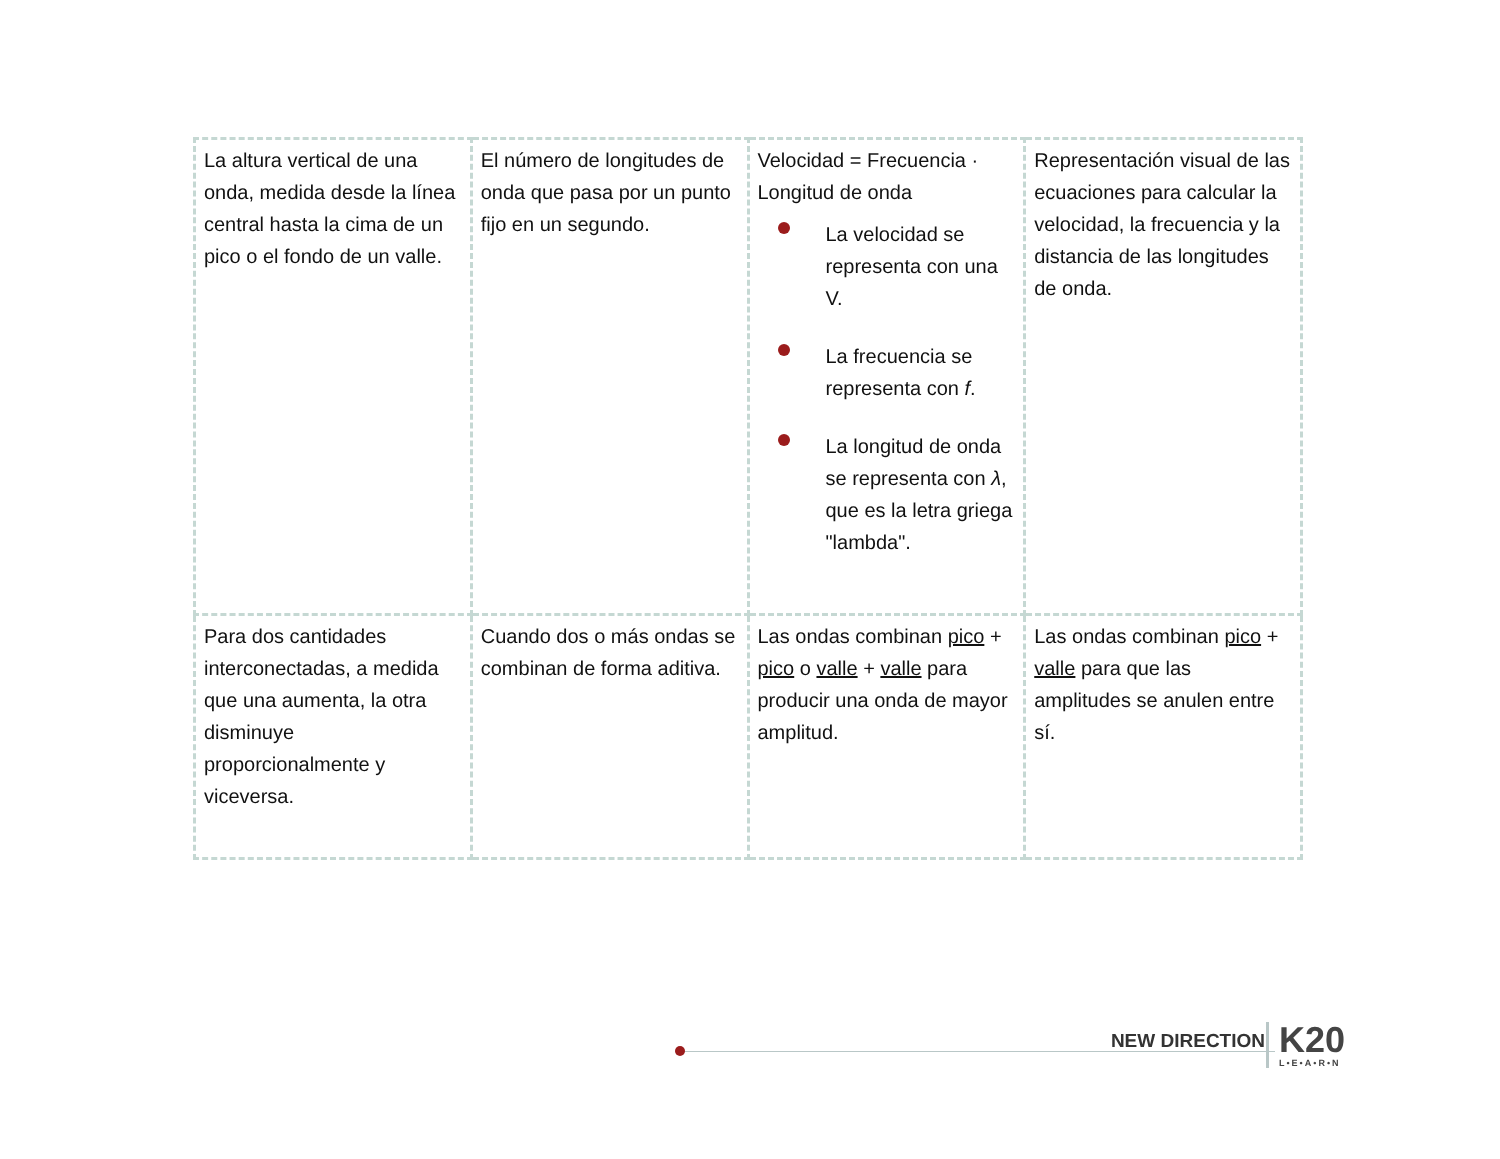| La altura vertical de una onda, medida desde la línea central hasta la cima de un pico o el fondo de un valle. | El número de longitudes de onda que pasa por un punto fijo en un segundo. | Velocidad = Frecuencia · Longitud de onda La velocidad se representa con una V. La frecuencia se representa con f . La longitud de onda se representa con λ , que es la letra griega "lambda". | Representación visual de las ecuaciones para calcular la velocidad, la frecuencia y la distancia de las longitudes de onda. |
| Para dos cantidades interconectadas, a medida que una aumenta, la otra disminuye proporcionalmente y viceversa. | Cuando dos o más ondas se combinan de forma aditiva. | Las ondas combinan pico + pico o valle + valle para producir una onda de mayor amplitud. | Las ondas combinan pico + valle para que las amplitudes se anulen entre sí. |
NEW DIRECTION K20
L•E•A•R•N